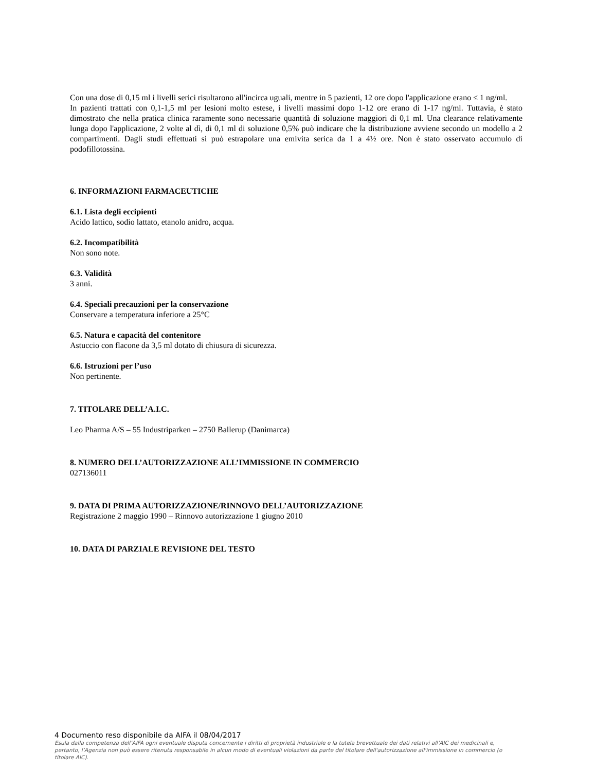Con una dose di 0,15 ml i livelli serici risultarono all'incirca uguali, mentre in 5 pazienti, 12 ore dopo l'applicazione erano ≤ 1 ng/ml.
In pazienti trattati con 0,1-1,5 ml per lesioni molto estese, i livelli massimi dopo 1-12 ore erano di 1-17 ng/ml. Tuttavia, è stato dimostrato che nella pratica clinica raramente sono necessarie quantità di soluzione maggiori di 0,1 ml. Una clearance relativamente lunga dopo l'applicazione, 2 volte al dì, di 0,1 ml di soluzione 0,5% può indicare che la distribuzione avviene secondo un modello a 2 compartimenti. Dagli studi effettuati si può estrapolare una emivita serica da 1 a 4½ ore. Non è stato osservato accumulo di podofillotossina.
6. INFORMAZIONI FARMACEUTICHE
6.1. Lista degli eccipienti
Acido lattico, sodio lattato, etanolo anidro, acqua.
6.2. Incompatibilità
Non sono note.
6.3. Validità
3 anni.
6.4. Speciali precauzioni per la conservazione
Conservare a temperatura inferiore a 25°C
6.5. Natura e capacità del contenitore
Astuccio con flacone da 3,5 ml dotato di chiusura di sicurezza.
6.6. Istruzioni per l’uso
Non pertinente.
7. TITOLARE DELL’A.I.C.
Leo Pharma A/S – 55 Industriparken – 2750 Ballerup (Danimarca)
8. NUMERO DELL’AUTORIZZAZIONE ALL’IMMISSIONE IN COMMERCIO
027136011
9. DATA DI PRIMA AUTORIZZAZIONE/RINNOVO DELL’AUTORIZZAZIONE
Registrazione 2 maggio 1990 – Rinnovo autorizzazione 1 giugno 2010
10. DATA DI PARZIALE REVISIONE DEL TESTO
4 Documento reso disponibile da AIFA il 08/04/2017
Esula dalla competenza dell’AIFA ogni eventuale disputa concernente i diritti di proprietà industriale e la tutela brevettuale dei dati relativi all’AIC dei medicinali e, pertanto, l’Agenzia non può essere ritenuta responsabile in alcun modo di eventuali violazioni da parte del titolare dell'autorizzazione all'immissione in commercio (o titolare AIC).